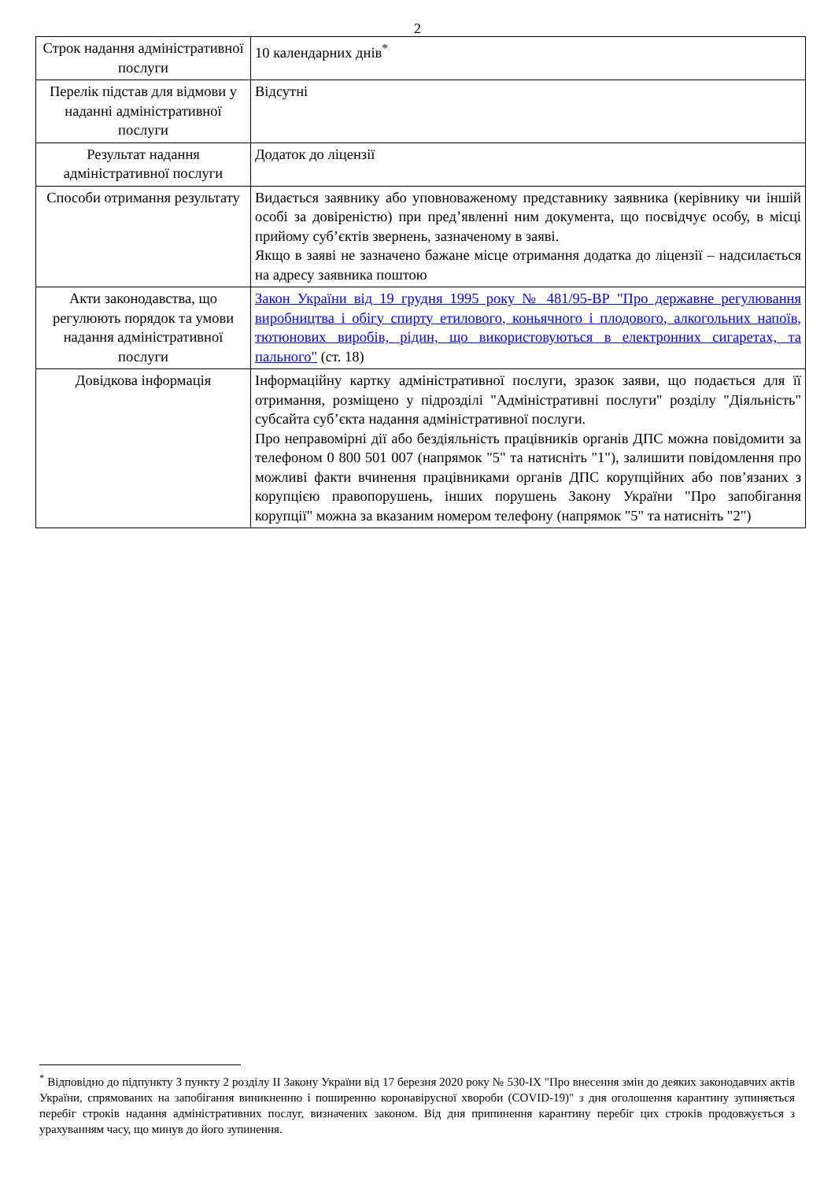2
| Строк надання адміністративної послуги | 10 календарних днів<sup>*</sup> |
| Перелік підстав для відмови у наданні адміністративної послуги | Відсутні |
| Результат надання адміністративної послуги | Додаток до ліцензії |
| Способи отримання результату | Видається заявнику або уповноваженому представнику заявника (керівнику чи іншій особі за довіреністю) при пред’явленні ним документа, що посвідчує особу, в місці прийому суб’єктів звернень, зазначеному в заяві. Якщо в заяві не зазначено бажане місце отримання додатка до ліцензії – надсилається на адресу заявника поштою |
| Акти законодавства, що регулюють порядок та умови надання адміністративної послуги | Закон України від 19 грудня 1995 року № 481/95-ВР "Про державне регулювання виробництва і обігу спирту етилового, коньячного і плодового, алкогольних напоїв, тютюнових виробів, рідин, що використовуються в електронних сигаретах, та пального" (ст. 18) |
| Довідкова інформація | Інформаційну картку адміністративної послуги, зразок заяви, що подається для її отримання, розміщено у підрозділі "Адміністративні послуги" розділу "Діяльність" субсайта суб’єкта надання адміністративної послуги. Про неправомірні дії або бездіяльність працівників органів ДПС можна повідомити за телефоном 0 800 501 007 (напрямок "5" та натисніть "1"), залишити повідомлення про можливі факти вчинення працівниками органів ДПС корупційних або пов’язаних з корупцією правопорушень, інших порушень Закону України "Про запобігання корупції" можна за вказаним номером телефону (напрямок "5" та натисніть "2") |
<sup>*</sup> Відповідно до підпункту 3 пункту 2 розділу II Закону України від 17 березня 2020 року № 530-IX "Про внесення змін до деяких законодавчих актів України, спрямованих на запобігання виникненню і поширенню коронавірусної хвороби (COVID-19)" з дня оголошення карантину зупиняється перебіг строків надання адміністративних послуг, визначених законом. Від дня припинення карантину перебіг цих строків продовжується з урахуванням часу, що минув до його зупинення.